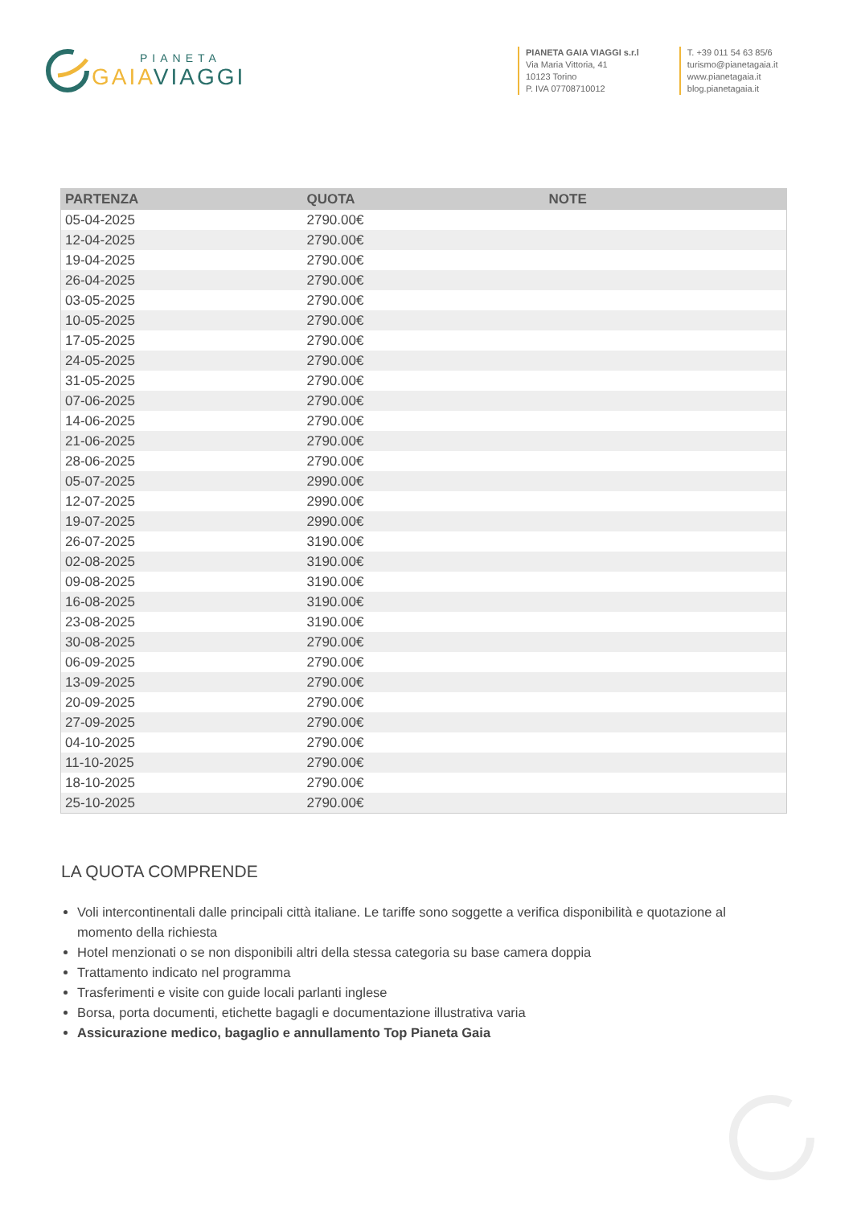PIANETA
GAIA VIAGGI
PIANETA GAIA VIAGGI s.r.l
Via Maria Vittoria, 41
10123 Torino
P. IVA 07708710012
T. +39 011 54 63 85/6
turismo@pianetagaia.it
www.pianetagaia.it
blog.pianetagaia.it
| PARTENZA | QUOTA | NOTE |
| --- | --- | --- |
| 05-04-2025 | 2790.00€ | |
| 12-04-2025 | 2790.00€ | |
| 19-04-2025 | 2790.00€ | |
| 26-04-2025 | 2790.00€ | |
| 03-05-2025 | 2790.00€ | |
| 10-05-2025 | 2790.00€ | |
| 17-05-2025 | 2790.00€ | |
| 24-05-2025 | 2790.00€ | |
| 31-05-2025 | 2790.00€ | |
| 07-06-2025 | 2790.00€ | |
| 14-06-2025 | 2790.00€ | |
| 21-06-2025 | 2790.00€ | |
| 28-06-2025 | 2790.00€ | |
| 05-07-2025 | 2990.00€ | |
| 12-07-2025 | 2990.00€ | |
| 19-07-2025 | 2990.00€ | |
| 26-07-2025 | 3190.00€ | |
| 02-08-2025 | 3190.00€ | |
| 09-08-2025 | 3190.00€ | |
| 16-08-2025 | 3190.00€ | |
| 23-08-2025 | 3190.00€ | |
| 30-08-2025 | 2790.00€ | |
| 06-09-2025 | 2790.00€ | |
| 13-09-2025 | 2790.00€ | |
| 20-09-2025 | 2790.00€ | |
| 27-09-2025 | 2790.00€ | |
| 04-10-2025 | 2790.00€ | |
| 11-10-2025 | 2790.00€ | |
| 18-10-2025 | 2790.00€ | |
| 25-10-2025 | 2790.00€ | |
LA QUOTA COMPRENDE
Voli intercontinentali dalle principali città italiane. Le tariffe sono soggette a verifica disponibilità e quotazione al momento della richiesta
Hotel menzionati o se non disponibili altri della stessa categoria su base camera doppia
Trattamento indicato nel programma
Trasferimenti e visite con guide locali parlanti inglese
Borsa, porta documenti, etichette bagagli e documentazione illustrativa varia
Assicurazione medico, bagaglio e annullamento Top Pianeta Gaia